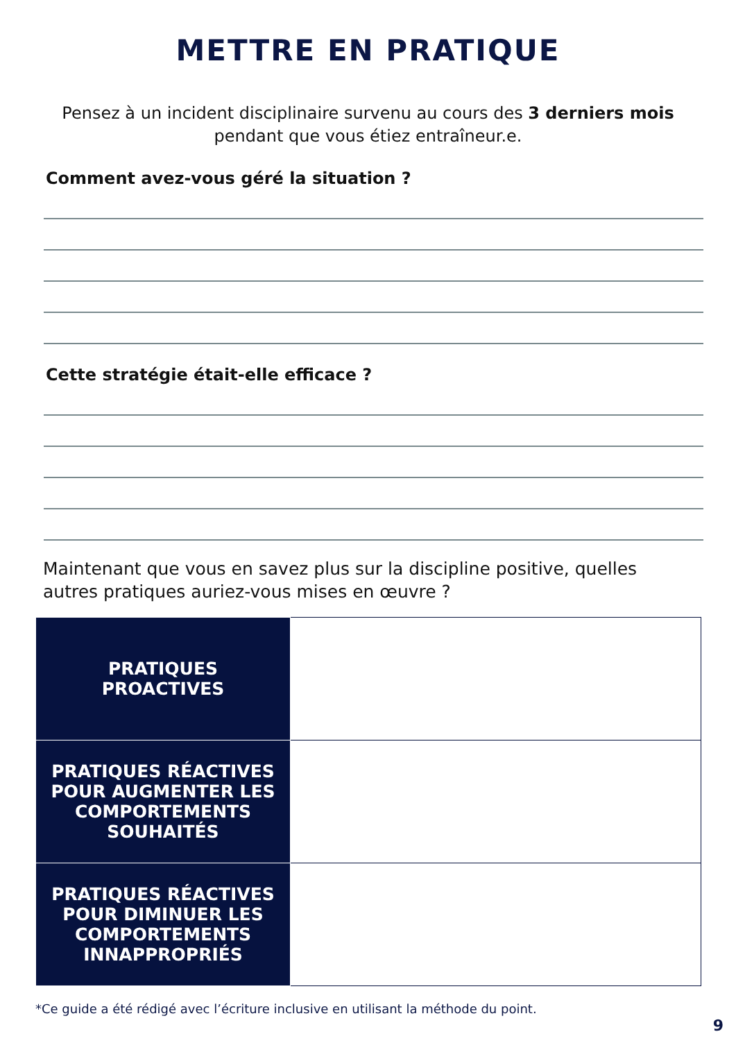METTRE EN PRATIQUE
Pensez à un incident disciplinaire survenu au cours des 3 derniers mois pendant que vous étiez entraîneur.e.
Comment avez-vous géré la situation ?
Cette stratégie était-elle efficace ?
Maintenant que vous en savez plus sur la discipline positive, quelles autres pratiques auriez-vous mises en œuvre ?
| PRATIQUES PROACTIVES | |
| PRATIQUES RÉACTIVES POUR AUGMENTER LES COMPORTEMENTS SOUHAITÉS | |
| PRATIQUES RÉACTIVES POUR DIMINUER LES COMPORTEMENTS INNAPPROPRIÉS | |
*Ce guide a été rédigé avec l’écriture inclusive en utilisant la méthode du point.
9